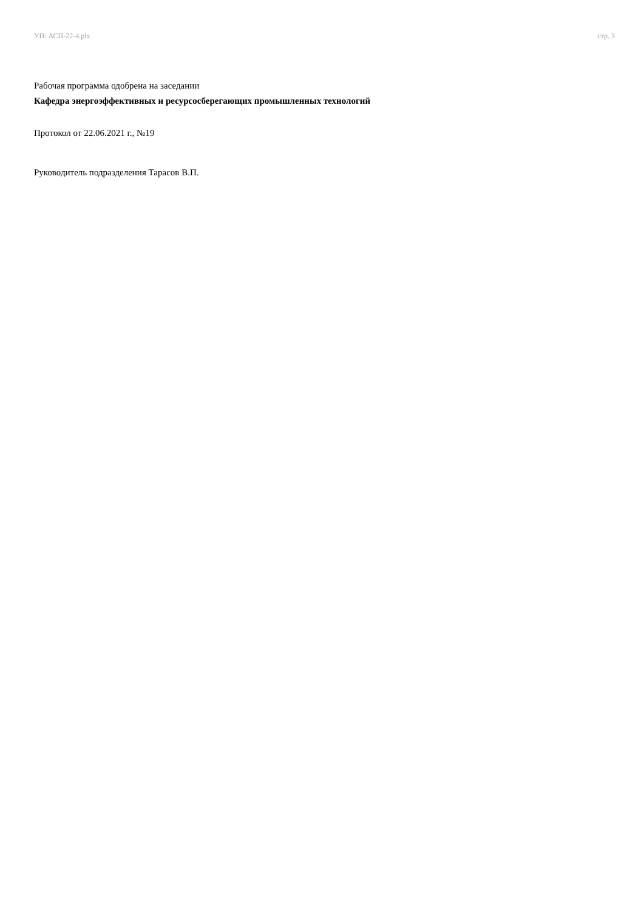УП: АСП-22-4.plx стр. 3
Рабочая программа одобрена на заседании
Кафедра энергоэффективных и ресурсосберегающих промышленных технологий
Протокол от 22.06.2021 г., №19
Руководитель подразделения Тарасов В.П.